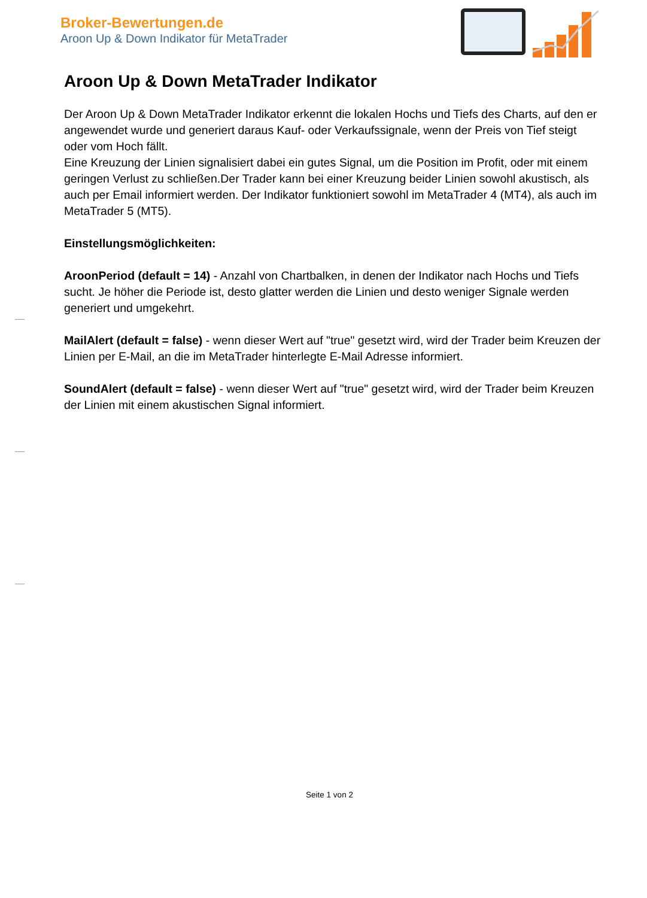Broker-Bewertungen.de
Aroon Up & Down Indikator für MetaTrader
Aroon Up & Down MetaTrader Indikator
Der Aroon Up & Down MetaTrader Indikator erkennt die lokalen Hochs und Tiefs des Charts, auf den er angewendet wurde und generiert daraus Kauf- oder Verkaufssignale, wenn der Preis von Tief steigt oder vom Hoch fällt.
Eine Kreuzung der Linien signalisiert dabei ein gutes Signal, um die Position im Profit, oder mit einem geringen Verlust zu schließen.Der Trader kann bei einer Kreuzung beider Linien sowohl akustisch, als auch per Email informiert werden. Der Indikator funktioniert sowohl im MetaTrader 4 (MT4), als auch im MetaTrader 5 (MT5).
Einstellungsmöglichkeiten:
AroonPeriod (default = 14) - Anzahl von Chartbalken, in denen der Indikator nach Hochs und Tiefs sucht. Je höher die Periode ist, desto glatter werden die Linien und desto weniger Signale werden generiert und umgekehrt.
MailAlert (default = false) - wenn dieser Wert auf "true" gesetzt wird, wird der Trader beim Kreuzen der Linien per E-Mail, an die im MetaTrader hinterlegte E-Mail Adresse informiert.
SoundAlert (default = false) - wenn dieser Wert auf "true" gesetzt wird, wird der Trader beim Kreuzen der Linien mit einem akustischen Signal informiert.
Seite 1 von 2